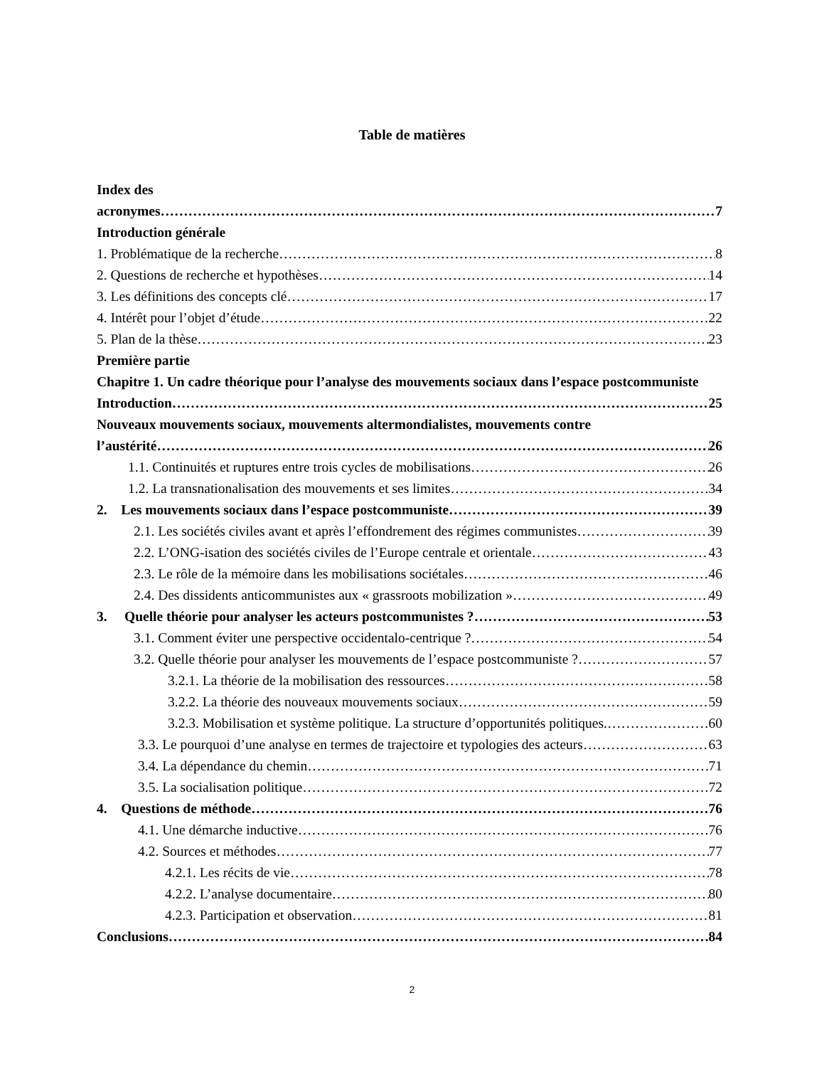Table de matières
Index des
acronymes 7
Introduction générale
1. Problématique de la recherche 8
2. Questions de recherche et hypothèses 14
3. Les définitions des concepts clé 17
4. Intérêt pour l’objet d’étude 22
5. Plan de la thèse 23
Première partie
Chapitre 1. Un cadre théorique pour l’analyse des mouvements sociaux dans l’espace postcommuniste
Introduction 25
Nouveaux mouvements sociaux, mouvements altermondialistes, mouvements contre
l’austérité 26
1.1. Continuités et ruptures entre trois cycles de mobilisations 26
1.2. La transnationalisation des mouvements et ses limites 34
2. Les mouvements sociaux dans l’espace postcommuniste 39
2.1. Les sociétés civiles avant et après l’effondrement des régimes communistes 39
2.2. L’ONG-isation des sociétés civiles de l’Europe centrale et orientale 43
2.3. Le rôle de la mémoire dans les mobilisations sociétales 46
2.4. Des dissidents anticommunistes aux « grassroots mobilization » 49
3. Quelle théorie pour analyser les acteurs postcommunistes ? 53
3.1. Comment éviter une perspective occidentalo-centrique ? 54
3.2. Quelle théorie pour analyser les mouvements de l’espace postcommuniste ? 57
3.2.1. La théorie de la mobilisation des ressources 58
3.2.2. La théorie des nouveaux mouvements sociaux 59
3.2.3. Mobilisation et système politique. La structure d’opportunités politiques. 60
3.3. Le pourquoi d’une analyse en termes de trajectoire et typologies des acteurs 63
3.4. La dépendance du chemin 71
3.5. La socialisation politique 72
4. Questions de méthode 76
4.1. Une démarche inductive 76
4.2. Sources et méthodes 77
4.2.1. Les récits de vie 78
4.2.2. L’analyse documentaire 80
4.2.3. Participation et observation 81
Conclusions 84
2